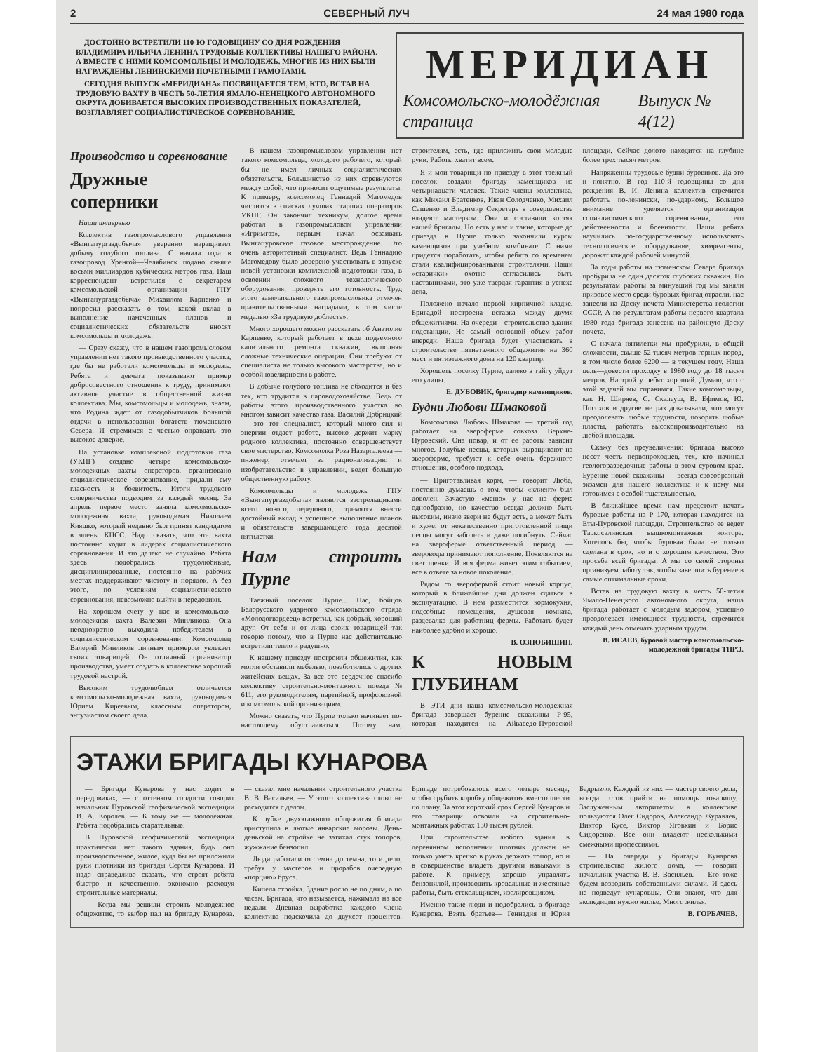2 СЕВЕРНЫЙ ЛУЧ 24 мая 1980 года
ДОСТОЙНО ВСТРЕТИЛИ 110-Ю ГОДОВЩИНУ СО ДНЯ РОЖДЕНИЯ ВЛАДИМИРА ИЛЬИЧА ЛЕНИНА ТРУДОВЫЕ КОЛЛЕКТИВЫ НАШЕГО РАЙОНА. А ВМЕСТЕ С НИМИ КОМСОМОЛЬЦЫ И МОЛОДЕЖЬ. МНОГИЕ ИЗ НИХ БЫЛИ НАГРАЖДЕНЫ ЛЕНИНСКИМИ ПОЧЕТНЫМИ ГРАМОТАМИ.
СЕГОДНЯ ВЫПУСК «МЕРИДИАНА» ПОСВЯЩАЕТСЯ ТЕМ, КТО, ВСТАВ НА ТРУДОВУЮ ВАХТУ В ЧЕСТЬ 50-ЛЕТИЯ ЯМАЛО-НЕНЕЦКОГО АВТОНОМНОГО ОКРУГА ДОБИВАЕТСЯ ВЫСОКИХ ПРОИЗВОДСТВЕННЫХ ПОКАЗАТЕЛЕЙ, ВОЗГЛАВЛЯЕТ СОЦИАЛИСТИЧЕСКОЕ СОРЕВНОВАНИЕ.
МЕРИДИАН
Комсомольско-молодёжная страница Выпуск № 4(12)
Производство и соревнование
Дружные соперники
Наши интервью
Коллектив газопромыслового управления «Вынгапургаздобыча» уверенно наращивает добычу голубого топлива. С начала года в газопровод Уренгой—Челябинск подано свыше восьми миллиардов кубических метров газа. Наш корреспондент встретился с секретарем комсомольской организации ГПУ «Вынгапургаздобыча» Михаилом Карпенко и попросил рассказать о том, какой вклад в выполнение намеченных планов и социалистических обязательств вносят комсомольцы и молодежь.
— Сразу скажу, что в нашем газопромысловом управлении нет такого производственного участка, где бы не работали комсомольцы и молодежь. Ребята и девчата показывают пример добросовестного отношения к труду, принимают активное участие в общественной жизни коллектива. Мы, комсомольцы и молодежь, знаем, что Родина ждет от газодобытчиков большой отдачи в использовании богатств тюменского Севера. И стремимся с честью оправдать это высокое доверие.
На установке комплексной подготовки газа (УКПГ) создано четыре комсомольско-молодежных вахты операторов, организовано социалистическое соревнование, придали ему гласность и боевитость. Итоги трудового соперничества подводим за каждый месяц. За апрель первое место заняла комсомольско-молодежная вахта, руководимая Николаем Кияшко, который недавно был принят кандидатом в члены КПСС. Надо сказать, что эта вахта постоянно ходит в лидерах социалистического соревнования. И это далеко не случайно. Ребята здесь подобрались трудолюбивые, дисциплинированные, постоянно на рабочих местах поддерживают чистоту и порядок. А без этого, по условиям социалистического соревнования, невозможно выйти в передовики.
На хорошем счету у нас и комсомольско-молодежная вахта Валерия Минликова. Она неоднократно выходила победителем в социалистическом соревновании. Комсомолец Валерий Минликов личным примером увлекает своих товарищей. Он отличный организатор производства, умеет создать в коллективе хороший трудовой настрой.
Высоким трудолюбием отличается комсомольско-молодежная вахта, руководимая Юрием Киреевым, классным оператором, энтузиастом своего дела.
В нашем газопромысловом управлении нет такого комсомольца, молодого рабочего, который бы не имел личных социалистических обязательств. Большинство из них соревнуются между собой, что приносит ощутимые результаты. К примеру, комсомолец Геннадий Магомедов числится в списках лучших старших операторов УКПГ. Он закончил техникум, долгое время работал в газопромысловом управлении «Игримгаз», первым начал осваивать Вынгапуровское газовое месторождение. Это очень авторитетный специалист. Ведь Геннадию Магомедову было доверено участвовать в запуске новой установки комплексной подготовки газа, в освоении сложного технологического оборудования, проверять его готовность. Труд этого замечательного газопромысловика отмечен правительственными наградами, в том числе медалью «За трудовую доблесть».
Много хорошего можно рассказать об Анатолие Карпенко, который работает в цехе подземного капитального ремонта скважин, выполняя сложные технические операции. Они требуют от специалиста не только высокого мастерства, но и особой ювелирности в работе.
В добыче голубого топлива не обходится и без тех, кто трудится в пароводохозяйстве. Ведь от работы этого производственного участка во многом зависит качество газа. Василий Добрицкий — это тот специалист, который много сил и энергии отдает работе, высоко держит марку родного коллектива, постоянно совершенствует свое мастерство. Комсомолка Роза Назаргалеева — инженер, отвечает за рационализацию и изобретательство в управлении, ведет большую общественную работу.
Комсомольцы и молодежь ГПУ «Вынгапургаздобыча» являются застрельщиками всего нового, передового, стремятся внести достойный вклад в успешное выполнение планов и обязательств завершающего года десятой пятилетки.
Нам строить Пурпе
Таежный поселок Пурпе... Нас, бойцов Белорусского ударного комсомольского отряда «Молодогвардеец» встретил, как добрый, хороший друг. От себя и от лица своих товарищей так говорю потому, что в Пурпе нас действительно встретили тепло и радушно.
К нашему приезду построили общежития, как могли обставили мебелью, позаботились о других житейских вещах. За все это сердечное спасибо коллективу строительно-монтажного поезда № 611, его руководителям, партийной, профсоюзной и комсомольской организациям.
Можно сказать, что Пурпе только начинает по-настоящему обустраиваться. Потому нам, строителям, есть, где приложить свои молодые руки. Работы хватит всем.
Я и мои товарищи по приезду в этот таежный поселок создали бригаду каменщиков из четырнадцати человек. Такие члены коллектива, как Михаил Братенков, Иван Солодченко, Михаил Сашенко и Владимир Секретарь в совершенстве владеют мастерком. Они и составили костяк нашей бригады. Но есть у нас и такие, которые до приезда в Пурпе только закончили курсы каменщиков при учебном комбинате. С ними придется поработать, чтобы ребята со временем стали квалифицированными строителями. Наши «старички» охотно согласились быть наставниками, это уже твердая гарантия в успехе дела.
Положено начало первой кирпичной кладке. Бригадой построена вставка между двумя общежитиями. На очереди—строительство здания подстанции. Но самый основной объем работ впереди. Наша бригада будет участвовать в строительстве пятиэтажного общежития на 360 мест и пятиэтажного дома на 120 квартир.
Хорошеть поселку Пурпе, далеко в тайгу уйдут его улицы.
Е. ДУБОВИК, бригадир каменщиков.
Будни Любови Шмаковой
Комсомолка Любовь Шмакова — третий год работает на звероферме совхоза Верхне-Пуровский. Она повар, и от ее работы зависит многое. Голубые песцы, которых выращивают на звероферме, требуют к себе очень бережного отношения, особого подхода.
— Приготавливая корм, — говорит Люба, постоянно думаешь о том, чтобы «клиент» был доволен. Зачастую «меню» у нас на ферме однообразно, но качество всегда должно быть высоким, иначе звери не будут есть, а может быть и хуже: от некачественно приготовленной пищи песцы могут заболеть и даже погибнуть. Сейчас на звероферме ответственный период — звероводы принимают пополнение. Появляются на свет щенки. И вся ферма живет этим событием, все в ответе за новое поколение.
Рядом со зверофермой стоит новый корпус, который в ближайшие дни должен сдаться в эксплуатацию. В нем разместится кормокухня, подсобные помещения, душевая комната, раздевалка для работниц фермы. Работать будет наиболее удобно и хорошо.
В. ОЗНОБИШИН.
К НОВЫМ ГЛУБИНАМ
В ЭТИ дни наша комсомольско-молодежная бригада завершает бурение скважины Р-95, которая находится на Айваседо-Пуровской площади. Сейчас долото находится на глубине более трех тысяч метров.
Напряженны трудовые будни буровиков. Да это и понятно. В год 110-й годовщины со дня рождения В. И. Ленина коллектив стремится работать по-ленински, по-ударному. Большое внимание уделяется организации социалистического соревнования, его действенности и боевитости. Наши ребята научились по-государственному использовать технологическое оборудование, химреагенты, дорожат каждой рабочей минутой.
За годы работы на тюменском Севере бригада пробурила не один десяток глубоких скважин. По результатам работы за минувший год мы заняли призовое место среди буровых бригад отрасли, нас занесли на Доску почета Министерства геологии СССР. А по результатам работы первого квартала 1980 года бригада занесена на районную Доску почета.
С начала пятилетки мы пробурили, в общей сложности, свыше 52 тысяч метров горных пород, в том числе более 6200 — в текущем году. Наша цель—довести проходку в 1980 году до 18 тысяч метров. Настрой у ребят хороший. Думаю, что с этой задачей мы справимся. Такие комсомольцы, как Н. Ширяев, С. Скалеуш, В. Ефимов, Ю. Посохов и другие не раз доказывали, что могут преодолевать любые трудности, покорять любые пласты, работать высокопроизводительно на любой площади.
Скажу без преувеличения: бригада высоко несет честь первопроходцев, тех, кто начинал геологоразведочные работы в этом суровом крае. Бурение новой скважины — всегда своеобразный экзамен для нашего коллектива и к нему мы готовимся с особой тщательностью.
В ближайшее время нам предстоит начать буровые работы на Р 170, которая находится на Еты-Пуровской площади. Строительство ее ведет Таркосалинская вышкомонтажная контора. Хотелось бы, чтобы буровая была не только сделана в срок, но и с хорошим качеством. Это просьба всей бригады. А мы со своей стороны организуем работу так, чтобы завершить бурение в самые оптимальные сроки.
Встав на трудовую вахту в честь 50-летия Ямало-Ненецкого автономного округа, наша бригада работает с молодым задором, успешно преодолевает имеющиеся трудности, стремится каждый день отмечать ударным трудом.
В. ИСАЕВ, буровой мастер комсомольско-молодежной бригады ТНРЭ.
ЭТАЖИ БРИГАДЫ КУНАРОВА
— Бригада Кунарова у нас ходит в передовиках, — с оттенком гордости говорит начальник Пуровской геофизической экспедиции В. А. Королев. — К тому же — молодежная. Ребята подобрались старательные.
В Пуровской геофизической экспедиции практически нет такого здания, будь оно производственное, жилое, куда бы не приложили руки плотники из бригады Сергея Кунарова. И надо справедливо сказать, что строят ребята быстро и качественно, экономно расходуя строительные материалы.
— Когда мы решили строить молодежное общежитие, то выбор пал на бригаду Кунарова. — сказал мне начальник строительного участка В. В. Васильев. — У этого коллектива слово не расходится с делом.
К рубке двухэтажного общежития бригада приступила в лютые январские морозы. День-деньской на стройке не затихал стук топоров, жужжание бензопил.
Люди работали от темна до темна, то и дело, требуя у мастеров и прорабов очередную «порцию» бруса.
Кипела стройка. Здание росло не по дням, а по часам. Бригада, что называется, нажимала на все педали. Дневная выработка каждого члена коллектива подскочила до двухсот процентов. Бригаде потребовалось всего четыре месяца, чтобы срубить коробку общежития вместо шести по плану. За этот короткий срок Сергей Кунаров и его товарищи освоили на строительно-монтажных работах 130 тысяч рублей.
При строительстве любого здания в деревянном исполнении плотник должен не только уметь крепко в руках держать топор, но и в совершенстве владеть другими навыками в работе. К примеру, хорошо управлять бензопилой, производить кровельные и жестяные работы, быть стекольщиком, изолировщиком.
Именно такие люди и подобрались в бригаде Кунарова. Взять братьев— Геннадия и Юрия Бадрызло. Каждый из них — мастер своего дела, всегда готов прийти на помощь товарищу. Заслуженным авторитетом в коллективе пользуются Олег Сидоров, Александр Журавлев, Виктор Кусе, Виктор Яговкин и Борис Сидоренко. Все они владеют несколькими смежными профессиями.
— На очереди у бригады Кунарова строительство жилого дома, — говорит начальник участка В. В. Васильев. — Его тоже будем возводить собственными силами. И здесь не подведут кунаровцы. Они знают, что для экспедиции нужно жилье. Много жилья.
В. ГОРБАЧЕВ.